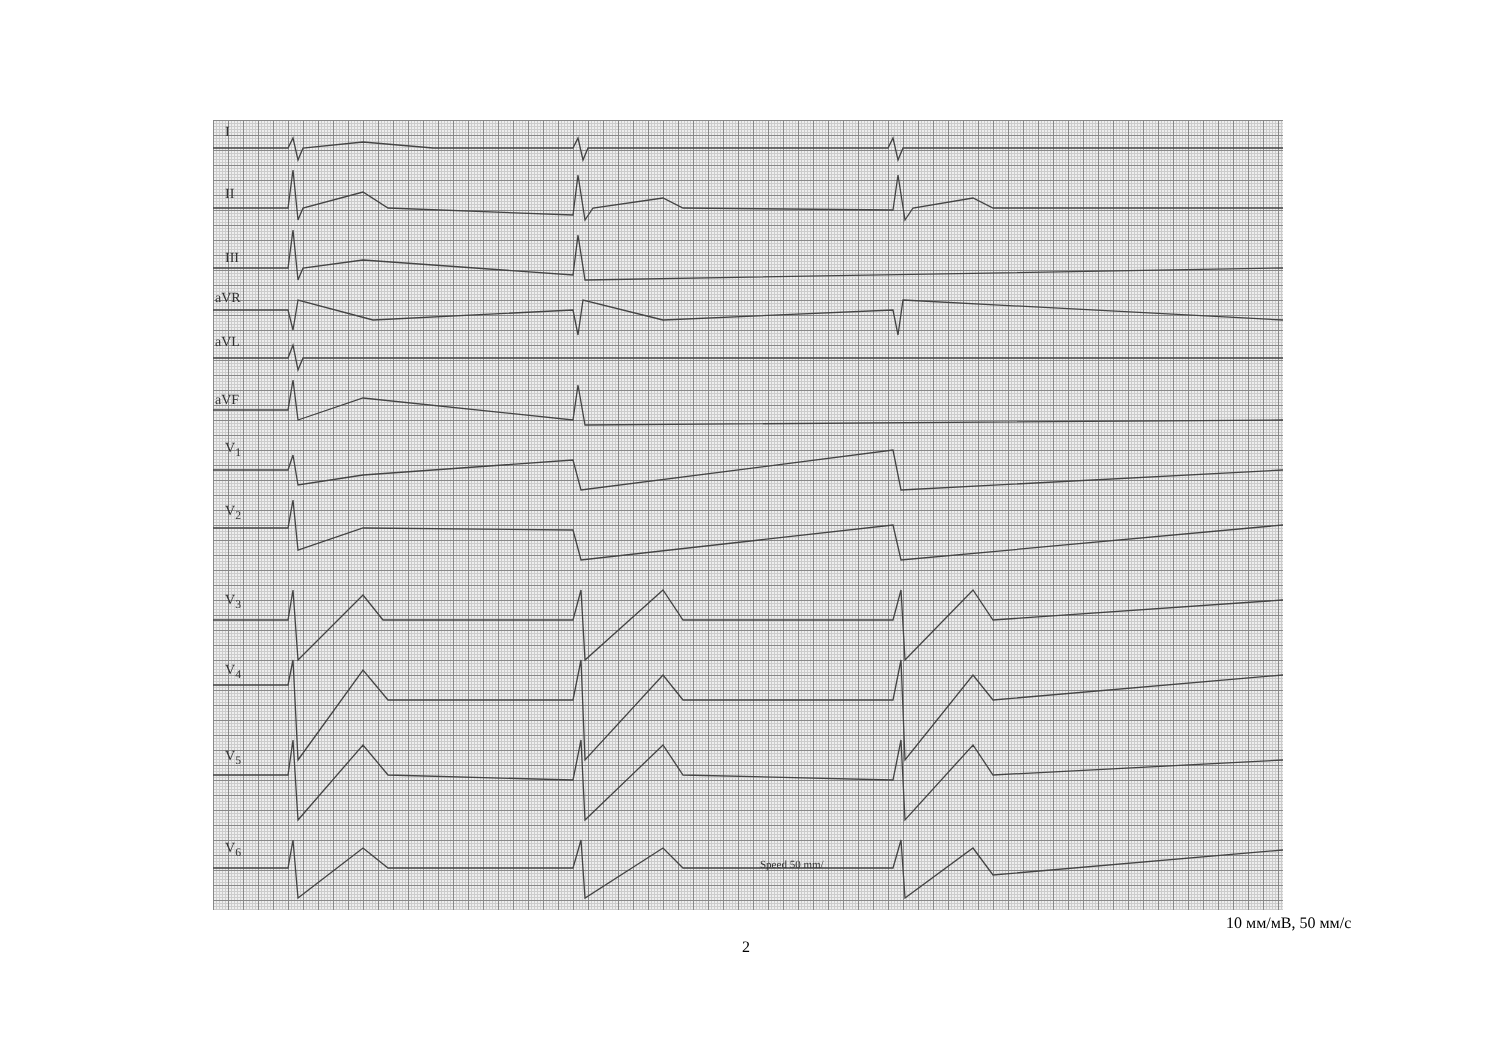I
II
III
aVR
aVL
aVF
V<sub>1</sub>
V<sub>2</sub>
V<sub>3</sub>
V<sub>4</sub>
V<sub>5</sub>
V<sub>6</sub>
Speed 50 mm/
10 мм/мВ, 50 мм/с
2